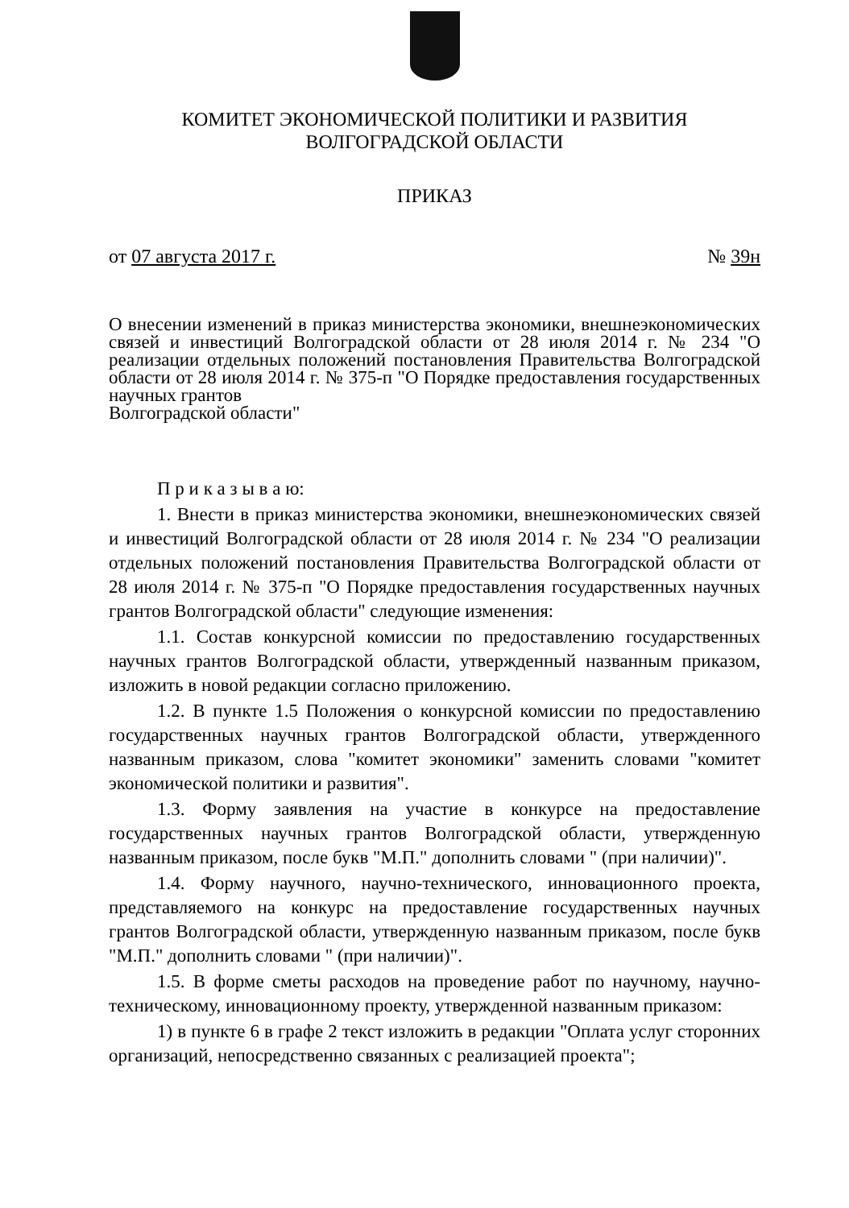КОМИТЕТ ЭКОНОМИЧЕСКОЙ ПОЛИТИКИ И РАЗВИТИЯ
ВОЛГОГРАДСКОЙ ОБЛАСТИ
ПРИКАЗ
от 07 августа 2017 г. № 39н
О внесении изменений в приказ министерства экономики, внешнеэкономических связей и инвестиций Волгоградской области от 28 июля 2014 г. № 234 "О реализации отдельных положений постановления Правительства Волгоградской области от 28 июля 2014 г. № 375-п "О Порядке предоставления государственных научных грантов
Волгоградской области"
П р и к а з ы в а ю:
1. Внести в приказ министерства экономики, внешнеэкономических связей и инвестиций Волгоградской области от 28 июля 2014 г. № 234 "О реализации отдельных положений постановления Правительства Волгоградской области от 28 июля 2014 г. № 375-п "О Порядке предоставления государственных научных грантов Волгоградской области" следующие изменения:
1.1. Состав конкурсной комиссии по предоставлению государственных научных грантов Волгоградской области, утвержденный названным приказом, изложить в новой редакции согласно приложению.
1.2. В пункте 1.5 Положения о конкурсной комиссии по предоставлению государственных научных грантов Волгоградской области, утвержденного названным приказом, слова "комитет экономики" заменить словами "комитет экономической политики и развития".
1.3. Форму заявления на участие в конкурсе на предоставление государственных научных грантов Волгоградской области, утвержденную названным приказом, после букв "М.П." дополнить словами " (при наличии)".
1.4. Форму научного, научно-технического, инновационного проекта, представляемого на конкурс на предоставление государственных научных грантов Волгоградской области, утвержденную названным приказом, после букв "М.П." дополнить словами " (при наличии)".
1.5. В форме сметы расходов на проведение работ по научному, научно-техническому, инновационному проекту, утвержденной названным приказом:
1) в пункте 6 в графе 2 текст изложить в редакции "Оплата услуг сторонних организаций, непосредственно связанных с реализацией проекта";